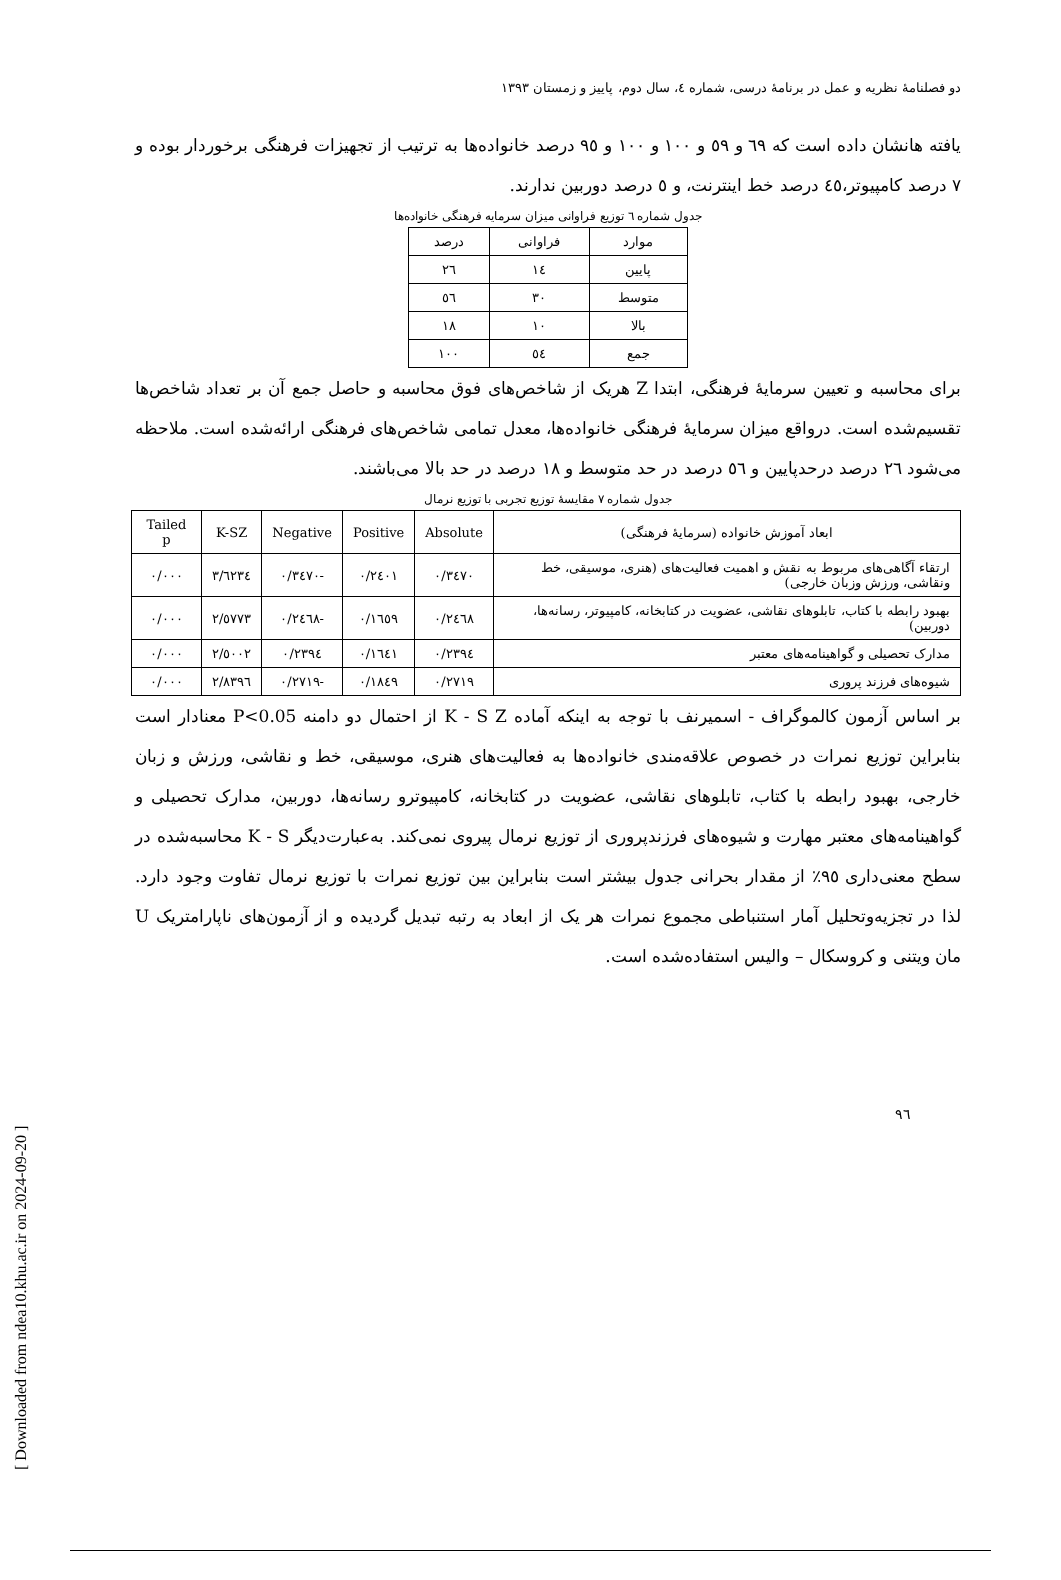دو فصلنامهٔ نظریه و عمل در برنامهٔ درسی، شماره ٤، سال دوم، پاییز و زمستان ١٣٩٣
یافته هانشان داده است که ٦٩ و ٥٩ و ١٠٠ و ١٠٠ و ٩٥ درصد خانواده‌ها به ترتیب از تجهیزات فرهنگی برخوردار بوده و ٧ درصد کامپیوتر،٤٥ درصد خط اینترنت، و ٥ درصد دوربین ندارند.
جدول شماره ٦ توزیع فراوانی میزان سرمایه فرهنگی خانواده‌ها
| موارد | فراوانی | درصد |
| --- | --- | --- |
| پایین | ١٤ | ٢٦ |
| متوسط | ٣٠ | ٥٦ |
| بالا | ١٠ | ١٨ |
| جمع | ٥٤ | ١٠٠ |
برای محاسبه و تعیین سرمایهٔ فرهنگی، ابتدا Z هریک از شاخص‌های فوق محاسبه و حاصل جمع آن بر تعداد شاخص‌ها تقسیم‌شده است. درواقع میزان سرمایهٔ فرهنگی خانواده‌ها، معدل تمامی شاخص‌های فرهنگی ارائه‌شده است. ملاحظه می‌شود ٢٦ درصد درحدپایین و ٥٦ درصد در حد متوسط و ١٨ درصد در حد بالا می‌باشند.
جدول شماره ٧ مقایسهٔ توزیع تجربی با توزیع نرمال
| ابعاد آموزش خانواده (سرمایهٔ فرهنگی) | Absolute | Positive | Negative | K-SZ | Tailed p |
| --- | --- | --- | --- | --- | --- |
| ارتقاء آگاهی‌های مربوط به نقش و اهمیت فعالیت‌های (هنری، موسیقی، خط ونقاشی، ورزش وزبان خارجی) | ٠/٣٤٧٠ | ٠/٢٤٠١ | -٠/٣٤٧٠ | ٣/٦٢٣٤ | ٠/٠٠٠ |
| بهبود رابطه با کتاب، تابلوهای نقاشی، عضویت در کتابخانه، کامپیوتر، رسانه‌ها، دوربین) | ٠/٢٤٦٨ | ٠/١٦٥٩ | -٠/٢٤٦٨ | ٢/٥٧٧٣ | ٠/٠٠٠ |
| مدارک تحصیلی و گواهینامه‌های معتبر | ٠/٢٣٩٤ | ٠/١٦٤١ | ٠/٢٣٩٤ | ٢/٥٠٠٢ | ٠/٠٠٠ |
| شیوه‌های فرزند پروری | ٠/٢٧١٩ | ٠/١٨٤٩ | -٠/٢٧١٩ | ٢/٨٣٩٦ | ٠/٠٠٠ |
بر اساس آزمون کالموگراف - اسمیرنف با توجه به اینکه آماده K - S Z از احتمال دو دامنه P<0.05 معنادار است بنابراین توزیع نمرات در خصوص علاقه‌مندی خانواده‌ها به فعالیت‌های هنری، موسیقی، خط و نقاشی، ورزش و زبان خارجی، بهبود رابطه با کتاب، تابلوهای نقاشی، عضویت در کتابخانه، کامپیوترو رسانه‌ها، دوربین، مدارک تحصیلی و گواهینامه‌های معتبر مهارت و شیوه‌های فرزندپروری از توزیع نرمال پیروی نمی‌کند. به‌عبارت‌دیگر K - S محاسبه‌شده در سطح معنی‌داری ٩٥٪ از مقدار بحرانی جدول بیشتر است بنابراین بین توزیع نمرات با توزیع نرمال تفاوت وجود دارد. لذا در تجزیه‌وتحلیل آمار استنباطی مجموع نمرات هر یک از ابعاد به رتبه تبدیل گردیده و از آزمون‌های ناپارامتریک U مان ویتنی و کروسکال – والیس استفاده‌شده است.
٩٦
[ Downloaded from ndea10.khu.ac.ir on 2024-09-20 ]